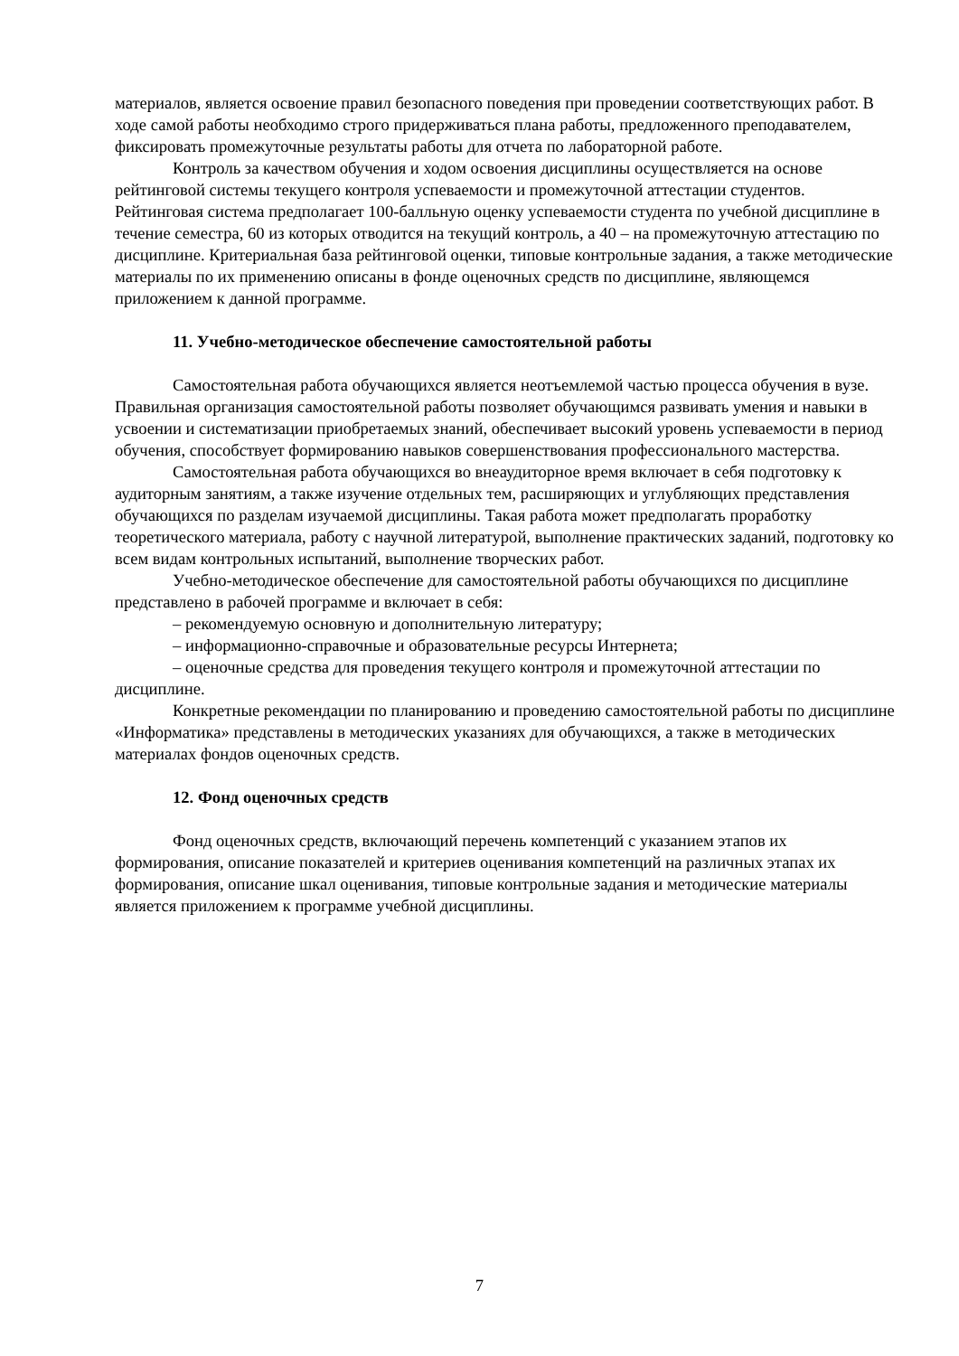материалов, является освоение правил безопасного поведения при проведении соответствующих работ. В ходе самой работы необходимо строго придерживаться плана работы, предложенного преподавателем, фиксировать промежуточные результаты работы для отчета по лабораторной работе.
Контроль за качеством обучения и ходом освоения дисциплины осуществляется на основе рейтинговой системы текущего контроля успеваемости и промежуточной аттестации студентов. Рейтинговая система предполагает 100-балльную оценку успеваемости студента по учебной дисциплине в течение семестра, 60 из которых отводится на текущий контроль, а 40 – на промежуточную аттестацию по дисциплине. Критериальная база рейтинговой оценки, типовые контрольные задания, а также методические материалы по их применению описаны в фонде оценочных средств по дисциплине, являющемся приложением к данной программе.
11. Учебно-методическое обеспечение самостоятельной работы
Самостоятельная работа обучающихся является неотъемлемой частью процесса обучения в вузе. Правильная организация самостоятельной работы позволяет обучающимся развивать умения и навыки в усвоении и систематизации приобретаемых знаний, обеспечивает высокий уровень успеваемости в период обучения, способствует формированию навыков совершенствования профессионального мастерства.
Самостоятельная работа обучающихся во внеаудиторное время включает в себя подготовку к аудиторным занятиям, а также изучение отдельных тем, расширяющих и углубляющих представления обучающихся по разделам изучаемой дисциплины. Такая работа может предполагать проработку теоретического материала, работу с научной литературой, выполнение практических заданий, подготовку ко всем видам контрольных испытаний, выполнение творческих работ.
Учебно-методическое обеспечение для самостоятельной работы обучающихся по дисциплине представлено в рабочей программе и включает в себя:
– рекомендуемую основную и дополнительную литературу;
– информационно-справочные и образовательные ресурсы Интернета;
– оценочные средства для проведения текущего контроля и промежуточной аттестации по дисциплине.
Конкретные рекомендации по планированию и проведению самостоятельной работы по дисциплине «Информатика» представлены в методических указаниях для обучающихся, а также в методических материалах фондов оценочных средств.
12. Фонд оценочных средств
Фонд оценочных средств, включающий перечень компетенций с указанием этапов их формирования, описание показателей и критериев оценивания компетенций на различных этапах их формирования, описание шкал оценивания, типовые контрольные задания и методические материалы является приложением к программе учебной дисциплины.
7